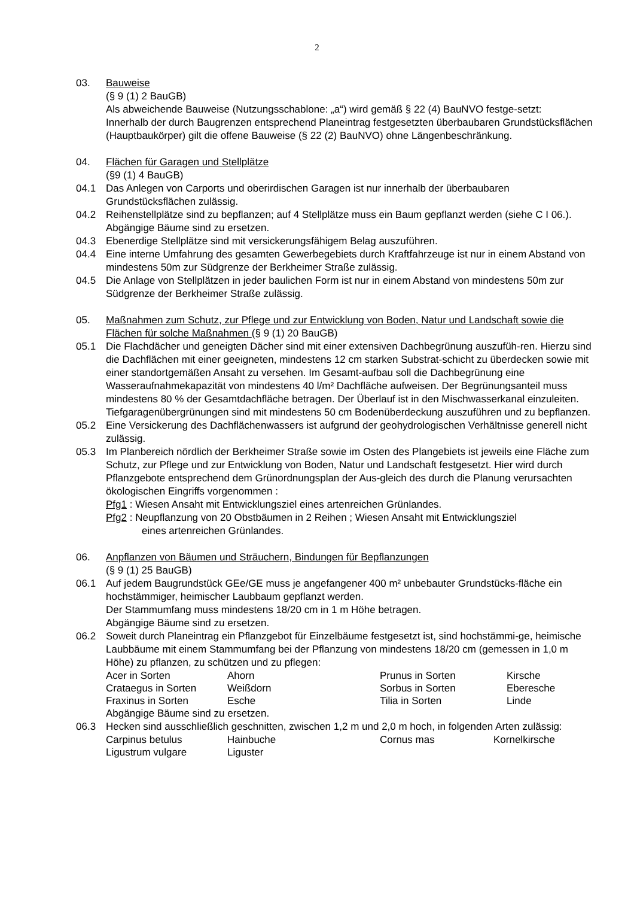2
03. Bauweise
(§ 9 (1) 2 BauGB)
Als abweichende Bauweise (Nutzungsschablone: „a“) wird gemäß § 22 (4) BauNVO festge-setzt:
Innerhalb der durch Baugrenzen entsprechend Planeintrag festgesetzten überbaubaren Grundstücksflächen (Hauptbaukörper) gilt die offene Bauweise (§ 22 (2) BauNVO) ohne Längenbeschränkung.
04. Flächen für Garagen und Stellplätze
(§9 (1) 4 BauGB)
04.1 Das Anlegen von Carports und oberirdischen Garagen ist nur innerhalb der überbaubaren Grundstücksflächen zulässig.
04.2 Reihenstellplätze sind zu bepflanzen; auf 4 Stellplätze muss ein Baum gepflanzt werden (siehe C I 06.). Abgängige Bäume sind zu ersetzen.
04.3 Ebenerdige Stellplätze sind mit versickerungsfähigem Belag auszuführen.
04.4 Eine interne Umfahrung des gesamten Gewerbegebiets durch Kraftfahrzeuge ist nur in einem Abstand von mindestens 50m zur Südgrenze der Berkheimer Straße zulässig.
04.5 Die Anlage von Stellplätzen in jeder baulichen Form ist nur in einem Abstand von mindestens 50m zur Südgrenze der Berkheimer Straße zulässig.
05. Maßnahmen zum Schutz, zur Pflege und zur Entwicklung von Boden, Natur und Landschaft sowie die Flächen für solche Maßnahmen (§ 9 (1) 20 BauGB)
05.1 Die Flachdächer und geneigten Dächer sind mit einer extensiven Dachbegrünung auszufüh-ren. Hierzu sind die Dachflächen mit einer geeigneten, mindestens 12 cm starken Substrat-schicht zu überdecken sowie mit einer standortgemäßen Ansaht zu versehen. Im Gesamt-aufbau soll die Dachbegrünung eine Wasseraufnahmekapazität von mindestens 40 l/m² Dachfläche aufweisen. Der Begrünungsanteil muss mindestens 80 % der Gesamtdachfläche betragen. Der Überlauf ist in den Mischwasserkanal einzuleiten. Tiefgaragenübergrünungen sind mit mindestens 50 cm Bodenüberdeckung auszuführen und zu bepflanzen.
05.2 Eine Versickerung des Dachflächenwassers ist aufgrund der geohydrologischen Verhältnisse generell nicht zulässig.
05.3 Im Planbereich nördlich der Berkheimer Straße sowie im Osten des Plangebiets ist jeweils eine Fläche zum Schutz, zur Pflege und zur Entwicklung von Boden, Natur und Landschaft festgesetzt. Hier wird durch Pflanzgebote entsprechend dem Grünordnungsplan der Aus-gleich des durch die Planung verursachten ökologischen Eingriffs vorgenommen :
Pfg1 : Wiesen Ansaht mit Entwicklungsziel eines artenreichen Grünlandes.
Pfg2 : Neupflanzung von 20 Obstbäumen in 2 Reihen ; Wiesen Ansaht mit Entwicklungsziel
eines artenreichen Grünlandes.
06. Anpflanzen von Bäumen und Sträuchern, Bindungen für Bepflanzungen
(§ 9 (1) 25 BauGB)
06.1 Auf jedem Baugrundstück GEe/GE muss je angefangener 400 m² unbebauter Grundstücks-fläche ein hochstämmiger, heimischer Laubbaum gepflanzt werden.
Der Stammumfang muss mindestens 18/20 cm in 1 m Höhe betragen.
Abgängige Bäume sind zu ersetzen.
06.2 Soweit durch Planeintrag ein Pflanzgebot für Einzelbäume festgesetzt ist, sind hochstämmi-ge, heimische Laubbäume mit einem Stammumfang bei der Pflanzung von mindestens 18/20 cm (gemessen in 1,0 m Höhe) zu pflanzen, zu schützen und zu pflegen:
| Acer in Sorten | Ahorn | Prunus in Sorten | Kirsche |
| Crataegus in Sorten | Weißdorn | Sorbus in Sorten | Eberesche |
| Fraxinus in Sorten | Esche | Tilia in Sorten | Linde |
Abgängige Bäume sind zu ersetzen.
06.3 Hecken sind ausschließlich geschnitten, zwischen 1,2 m und 2,0 m hoch, in folgenden Arten zulässig:
| Carpinus betulus | Hainbuche | Cornus mas | Kornelkirsche |
| Ligustrum vulgare | Liguster | | |